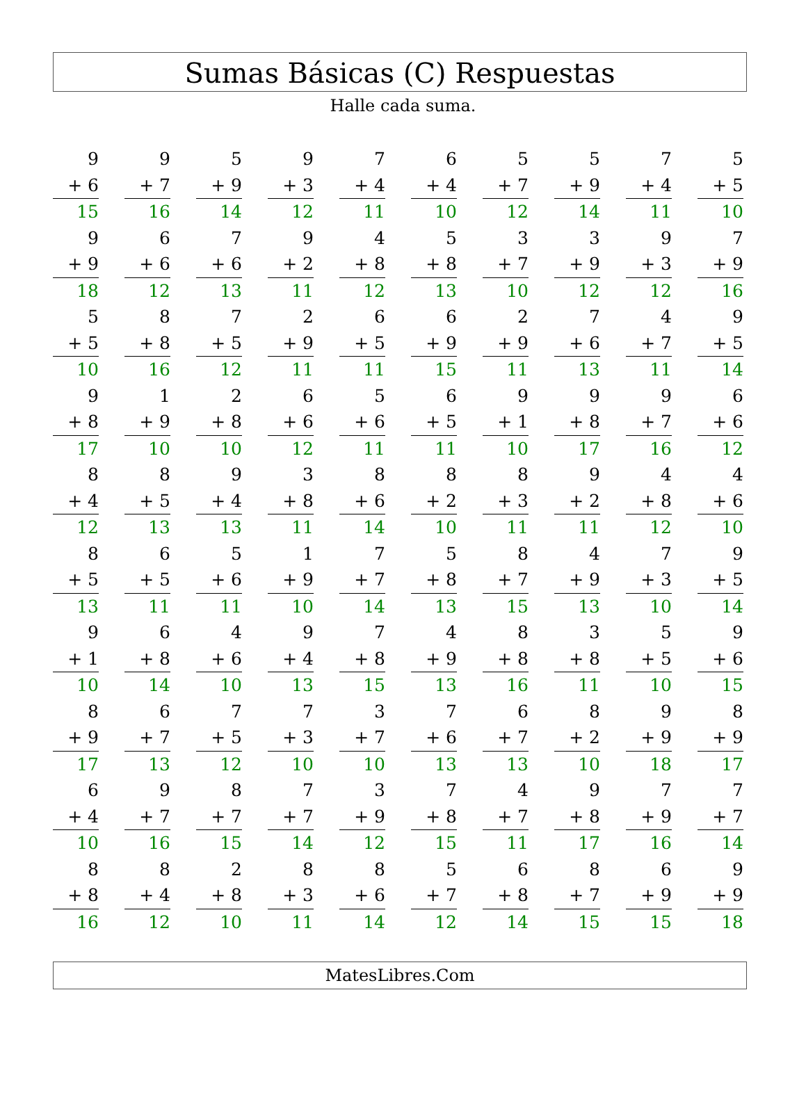Sumas Básicas (C) Respuestas
Halle cada suma.
| 9 | | 9 | | 5 | | 9 | | 7 | | 6 | | 5 | | 5 | | 7 | | 5 |
| + 6 | | + 7 | | + 9 | | + 3 | | + 4 | | + 4 | | + 7 | | + 9 | | + 4 | | + 5 |
| 15 | | 16 | | 14 | | 12 | | 11 | | 10 | | 12 | | 14 | | 11 | | 10 |
| 9 | | 6 | | 7 | | 9 | | 4 | | 5 | | 3 | | 3 | | 9 | | 7 |
| + 9 | | + 6 | | + 6 | | + 2 | | + 8 | | + 8 | | + 7 | | + 9 | | + 3 | | + 9 |
| 18 | | 12 | | 13 | | 11 | | 12 | | 13 | | 10 | | 12 | | 12 | | 16 |
| 5 | | 8 | | 7 | | 2 | | 6 | | 6 | | 2 | | 7 | | 4 | | 9 |
| + 5 | | + 8 | | + 5 | | + 9 | | + 5 | | + 9 | | + 9 | | + 6 | | + 7 | | + 5 |
| 10 | | 16 | | 12 | | 11 | | 11 | | 15 | | 11 | | 13 | | 11 | | 14 |
| 9 | | 1 | | 2 | | 6 | | 5 | | 6 | | 9 | | 9 | | 9 | | 6 |
| + 8 | | + 9 | | + 8 | | + 6 | | + 6 | | + 5 | | + 1 | | + 8 | | + 7 | | + 6 |
| 17 | | 10 | | 10 | | 12 | | 11 | | 11 | | 10 | | 17 | | 16 | | 12 |
| 8 | | 8 | | 9 | | 3 | | 8 | | 8 | | 8 | | 9 | | 4 | | 4 |
| + 4 | | + 5 | | + 4 | | + 8 | | + 6 | | + 2 | | + 3 | | + 2 | | + 8 | | + 6 |
| 12 | | 13 | | 13 | | 11 | | 14 | | 10 | | 11 | | 11 | | 12 | | 10 |
| 8 | | 6 | | 5 | | 1 | | 7 | | 5 | | 8 | | 4 | | 7 | | 9 |
| + 5 | | + 5 | | + 6 | | + 9 | | + 7 | | + 8 | | + 7 | | + 9 | | + 3 | | + 5 |
| 13 | | 11 | | 11 | | 10 | | 14 | | 13 | | 15 | | 13 | | 10 | | 14 |
| 9 | | 6 | | 4 | | 9 | | 7 | | 4 | | 8 | | 3 | | 5 | | 9 |
| + 1 | | + 8 | | + 6 | | + 4 | | + 8 | | + 9 | | + 8 | | + 8 | | + 5 | | + 6 |
| 10 | | 14 | | 10 | | 13 | | 15 | | 13 | | 16 | | 11 | | 10 | | 15 |
| 8 | | 6 | | 7 | | 7 | | 3 | | 7 | | 6 | | 8 | | 9 | | 8 |
| + 9 | | + 7 | | + 5 | | + 3 | | + 7 | | + 6 | | + 7 | | + 2 | | + 9 | | + 9 |
| 17 | | 13 | | 12 | | 10 | | 10 | | 13 | | 13 | | 10 | | 18 | | 17 |
| 6 | | 9 | | 8 | | 7 | | 3 | | 7 | | 4 | | 9 | | 7 | | 7 |
| + 4 | | + 7 | | + 7 | | + 7 | | + 9 | | + 8 | | + 7 | | + 8 | | + 9 | | + 7 |
| 10 | | 16 | | 15 | | 14 | | 12 | | 15 | | 11 | | 17 | | 16 | | 14 |
| 8 | | 8 | | 2 | | 8 | | 8 | | 5 | | 6 | | 8 | | 6 | | 9 |
| + 8 | | + 4 | | + 8 | | + 3 | | + 6 | | + 7 | | + 8 | | + 7 | | + 9 | | + 9 |
| 16 | | 12 | | 10 | | 11 | | 14 | | 12 | | 14 | | 15 | | 15 | | 18 |
MatesLibres.Com